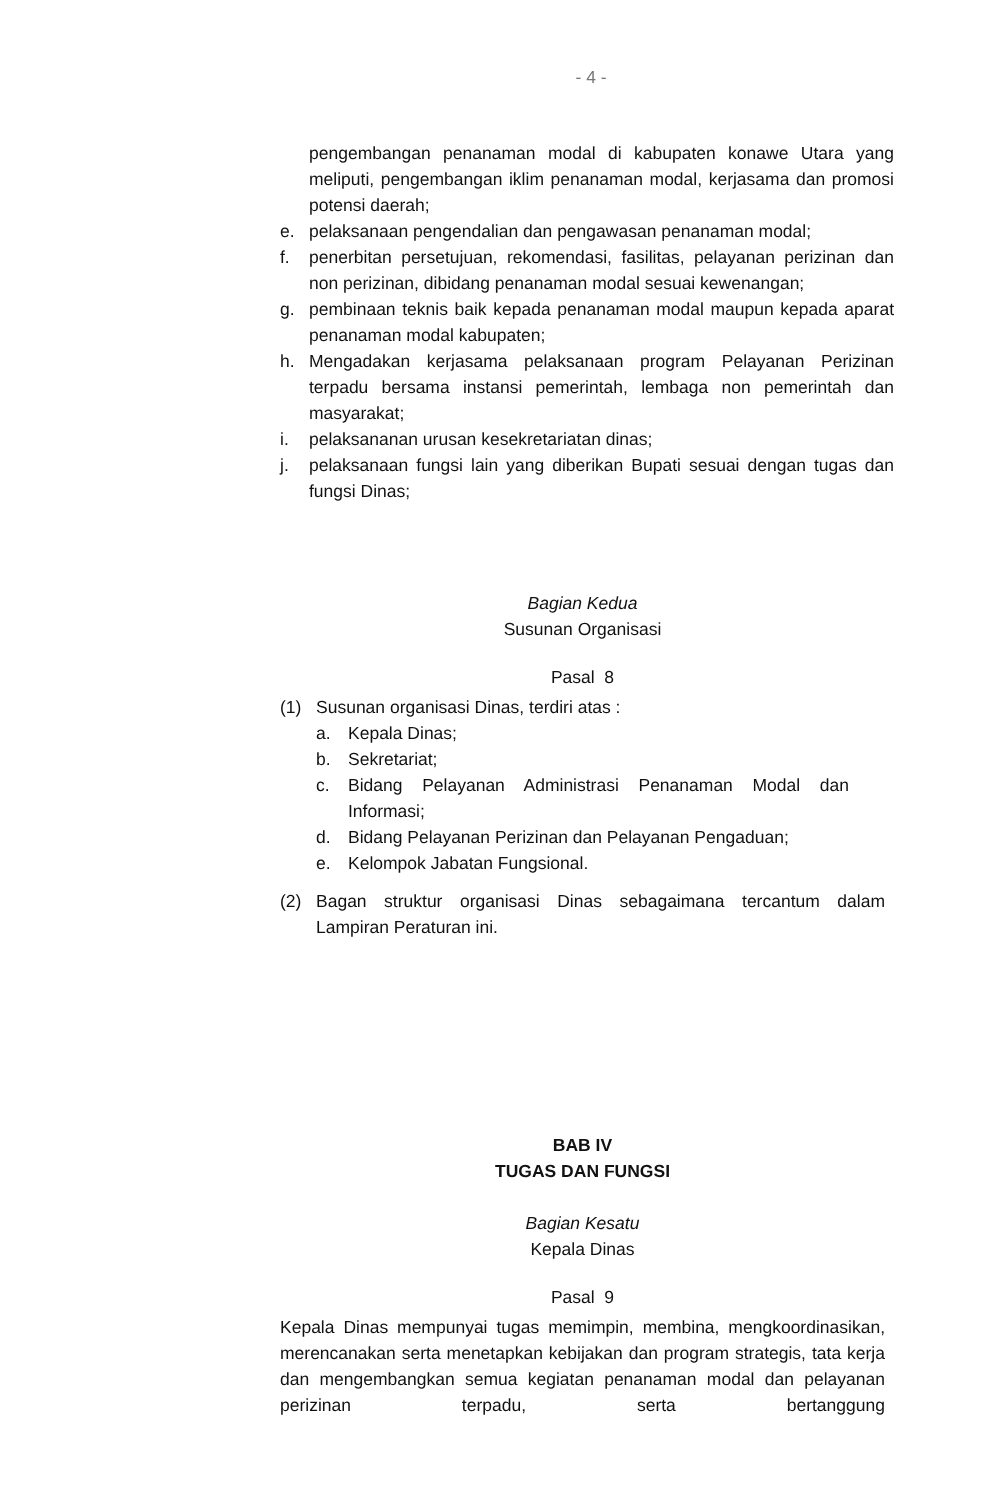- 4 -
pengembangan penanaman modal di kabupaten konawe Utara yang meliputi, pengembangan iklim penanaman modal, kerjasama dan promosi potensi daerah;
e. pelaksanaan pengendalian dan pengawasan penanaman modal;
f. penerbitan persetujuan, rekomendasi, fasilitas, pelayanan perizinan dan non perizinan, dibidang penanaman modal sesuai kewenangan;
g. pembinaan teknis baik kepada penanaman modal maupun kepada aparat penanaman modal kabupaten;
h. Mengadakan kerjasama pelaksanaan program Pelayanan Perizinan terpadu bersama instansi pemerintah, lembaga non pemerintah dan masyarakat;
i. pelaksananan urusan kesekretariatan dinas;
j. pelaksanaan fungsi lain yang diberikan Bupati sesuai dengan tugas dan fungsi Dinas;
Bagian Kedua
Susunan Organisasi
Pasal 8
(1) Susunan organisasi Dinas, terdiri atas :
a. Kepala Dinas;
b. Sekretariat;
c. Bidang Pelayanan Administrasi Penanaman Modal dan Informasi;
d. Bidang Pelayanan Perizinan dan Pelayanan Pengaduan;
e. Kelompok Jabatan Fungsional.
(2) Bagan struktur organisasi Dinas sebagaimana tercantum dalam Lampiran Peraturan ini.
BAB IV
TUGAS DAN FUNGSI
Bagian Kesatu
Kepala Dinas
Pasal 9
Kepala Dinas mempunyai tugas memimpin, membina, mengkoordinasikan, merencanakan serta menetapkan kebijakan dan program strategis, tata kerja dan mengembangkan semua kegiatan penanaman modal dan pelayanan perizinan terpadu, serta bertanggung